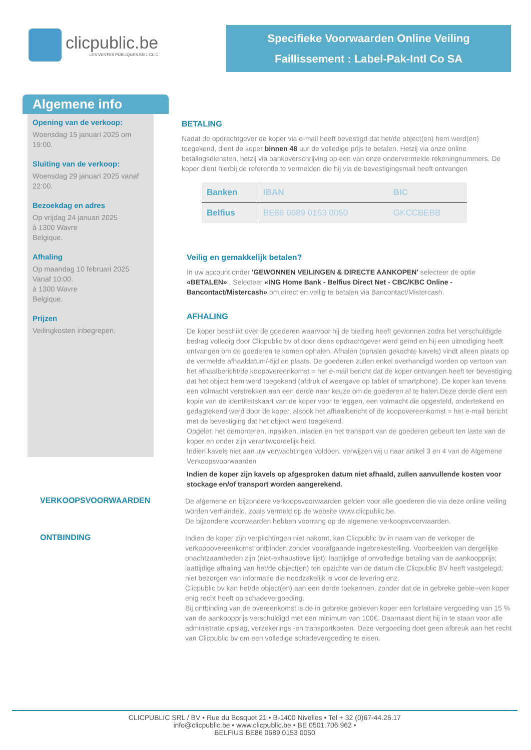clicpublic.be
LES VENTES PUBLIQUES EN 1 CLIC
Specifieke Voorwaarden Online Veiling
Faillissement : Label-Pak-Intl Co SA
Algemene info
Opening van de verkoop:
Woensdag 15 januari 2025 om 19:00.
Sluiting van de verkoop:
Woensdag 29 januari 2025 vanaf 22:00.
Bezoekdag en adres
Op vrijdag 24 januari 2025
à 1300 Wavre
Belgique.
Afhaling
Op maandag 10 februari 2025
Vanaf 10:00.
à 1300 Wavre
Belgique.
Prijzen
Veilingkosten inbegrepen.
BETALING
Nadat de opdrachtgever de koper via e-mail heeft bevestigd dat het/de object(en) hem werd(en) toegekend, dient de koper binnen 48 uur de volledige prijs te betalen. Hetzij via onze online betalingsdiensten, hetzij via bankoverschrijving op een van onze ondervermelde rekeningnummers. De koper dient hierbij de referentie te vermelden die hij via de bevestigingsmail heeft ontvangen
| Banken | IBAN | BIC |
| --- | --- | --- |
| Belfius | BE86 0689 0153 0050 | GKCCBEBB |
Veilig en gemakkelijk betalen?
In uw account onder 'GEWONNEN VEILINGEN & DIRECTE AANKOPEN' selecteer de optie «BETALEN» . Selecteer «ING Home Bank - Belfius Direct Net - CBC/KBC Online - Bancontact/Mistercash» om direct en veilig te betalen via Bancontact/Mistercash.
AFHALING
De koper beschikt over de goederen waarvoor hij de bieding heeft gewonnen zodra het verschuldigde bedrag volledig door Clicpublic bv of door diens opdrachtgever werd geïnd en hij een uitnodiging heeft ontvangen om de goederen te komen ophalen. Afhalen (ophalen gekochte kavels) vindt alleen plaats op de vermelde afhaaldatum/-tijd en plaats. De goederen zullen enkel overhandigd worden op vertoon van het afhaalbericht/de koopovereenkomst = het e-mail bericht dat de koper ontvangen heeft ter bevestiging dat het object hem werd toegekend (afdruk of weergave op tablet of smartphone). De koper kan tevens een volmacht verstrekken aan een derde naar keuze om de goederen af te halen.Deze derde dient een kopie van de identiteitskaart van de koper voor te leggen, een volmacht die opgesteld, ondertekend en gedagtekend werd door de koper, alsook het afhaalbericht of de koopovereenkomst = het e-mail bericht met de bevestiging dat het object werd toegekend.
Opgelet: het demonteren, inpakken, inladen en het transport van de goederen gebeurt ten laste van de koper en onder zijn verantwoordelijk heid.
Indien kavels niet aan uw verwachtingen voldoen, verwijzen wij u naar artikel 3 en 4 van de Algemene Verkoopsvoorwaarden
Indien de koper zijn kavels op afgesproken datum niet afhaald, zullen aanvullende kosten voor stockage en/of transport worden aangerekend.
VERKOOPSVOORWAARDEN
De algemene en bijzondere verkoopsvoorwaarden gelden voor alle goederen die via deze online veiling worden verhandeld, zoals vermeld op de website www.clicpublic.be.
De bijzondere voorwaarden hebben voorrang op de algemene verkoopsvoorwaarden.
ONTBINDING
Indien de koper zijn verplichtingen niet nakomt, kan Clicpublic bv in naam van de verkoper de verkoopovereenkomst ontbinden zonder voorafgaande ingebrekestelling. Voorbeelden van dergelijke onachtzaamheden zijn (niet-exhaustieve lijst): laattijdige of onvolledige betaling van de aankoopprijs; laattijdige afhaling van het/de object(en) ten opzichte van de datum die Clicpublic BV heeft vastgelegd; niet bezorgen van informatie die noodzakelijk is voor de levering enz.
Clicpublic bv kan het/de object(en) aan een derde toekennen, zonder dat de in gebreke geble¬ven koper enig recht heeft op schadevergoeding.
Bij ontbinding van de overeenkomst is de in gebreke gebleven koper een forfaitaire vergoeding van 15 % van de aankoopprijs verschuldigd met een minimum van 100€. Daarnaast dient hij in te staan voor alle administratie,opslag, verzekerings -en transportkosten. Deze vergoeding doet geen afbreuk aan het recht van Clicpublic bv om een volledige schadevergoeding te eisen.
CLICPUBLIC SRL / BV • Rue du Bosquet 21 • B-1400 Nivelles • Tel + 32 (0)67-44.26.17
info@clicpublic.be • www.clicpublic.be • BE 0501.706.962 •
BELFIUS BE86 0689 0153 0050